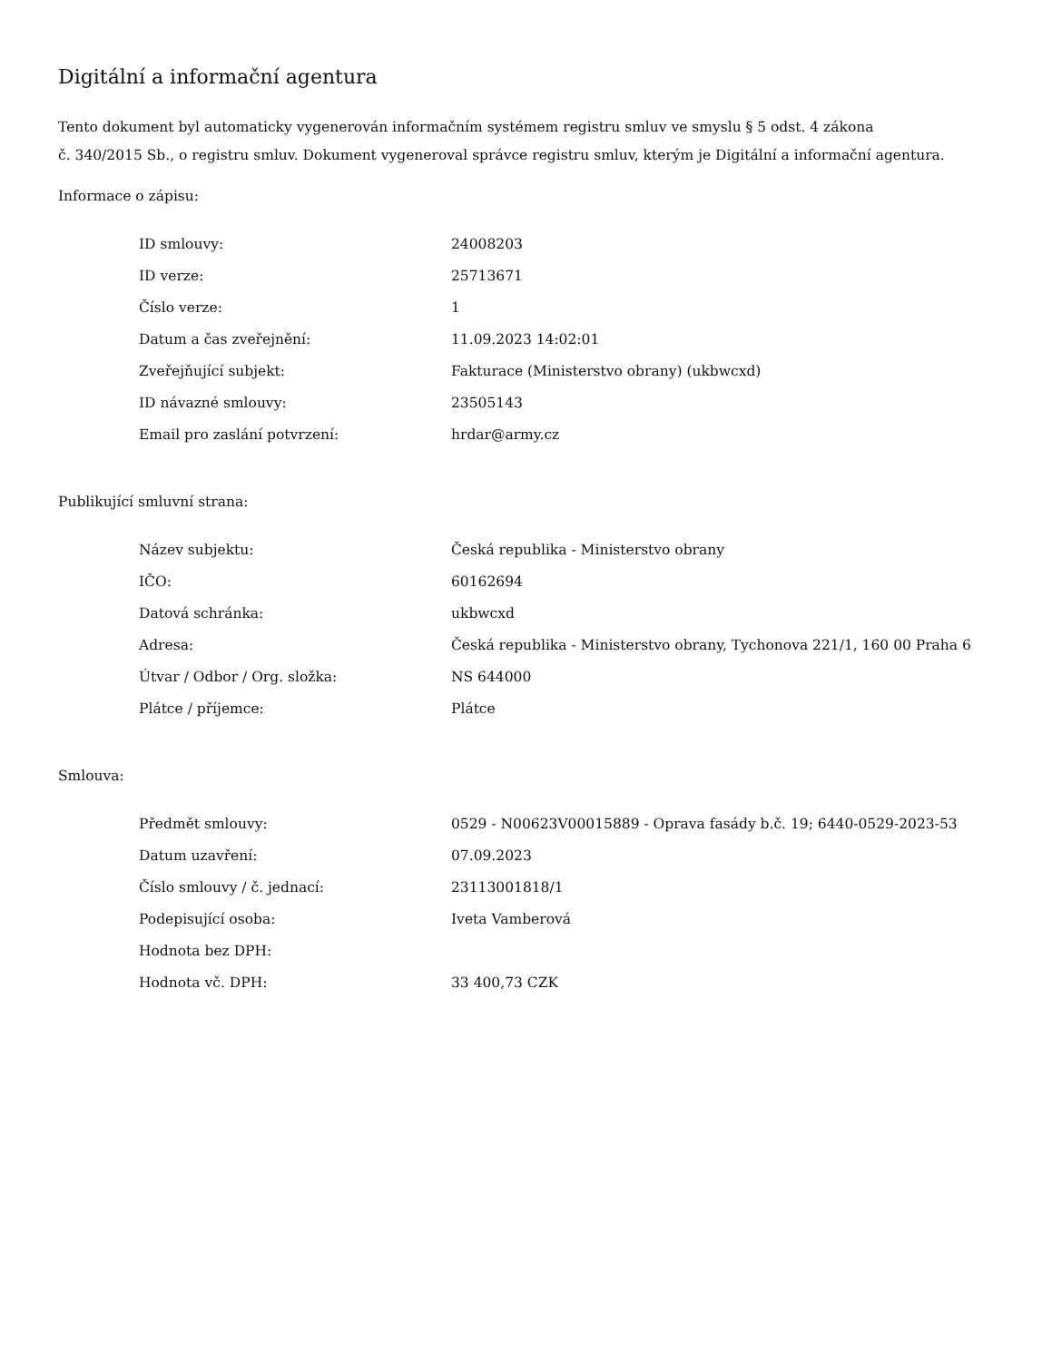Digitální a informační agentura
Tento dokument byl automaticky vygenerován informačním systémem registru smluv ve smyslu § 5 odst. 4 zákona
č. 340/2015 Sb., o registru smluv. Dokument vygeneroval správce registru smluv, kterým je Digitální a informační agentura.
Informace o zápisu:
| ID smlouvy: | 24008203 |
| ID verze: | 25713671 |
| Číslo verze: | 1 |
| Datum a čas zveřejnění: | 11.09.2023 14:02:01 |
| Zveřejňující subjekt: | Fakturace (Ministerstvo obrany) (ukbwcxd) |
| ID návazné smlouvy: | 23505143 |
| Email pro zaslání potvrzení: | hrdar@army.cz |
Publikující smluvní strana:
| Název subjektu: | Česká republika - Ministerstvo obrany |
| IČO: | 60162694 |
| Datová schránka: | ukbwcxd |
| Adresa: | Česká republika - Ministerstvo obrany, Tychonova 221/1, 160 00 Praha 6 |
| Útvar / Odbor / Org. složka: | NS 644000 |
| Plátce / příjemce: | Plátce |
Smlouva:
| Předmět smlouvy: | 0529 - N00623V00015889 - Oprava fasády b.č. 19; 6440-0529-2023-53 |
| Datum uzavření: | 07.09.2023 |
| Číslo smlouvy / č. jednací: | 23113001818/1 |
| Podepisující osoba: | Iveta Vamberová |
| Hodnota bez DPH: | |
| Hodnota vč. DPH: | 33 400,73 CZK |